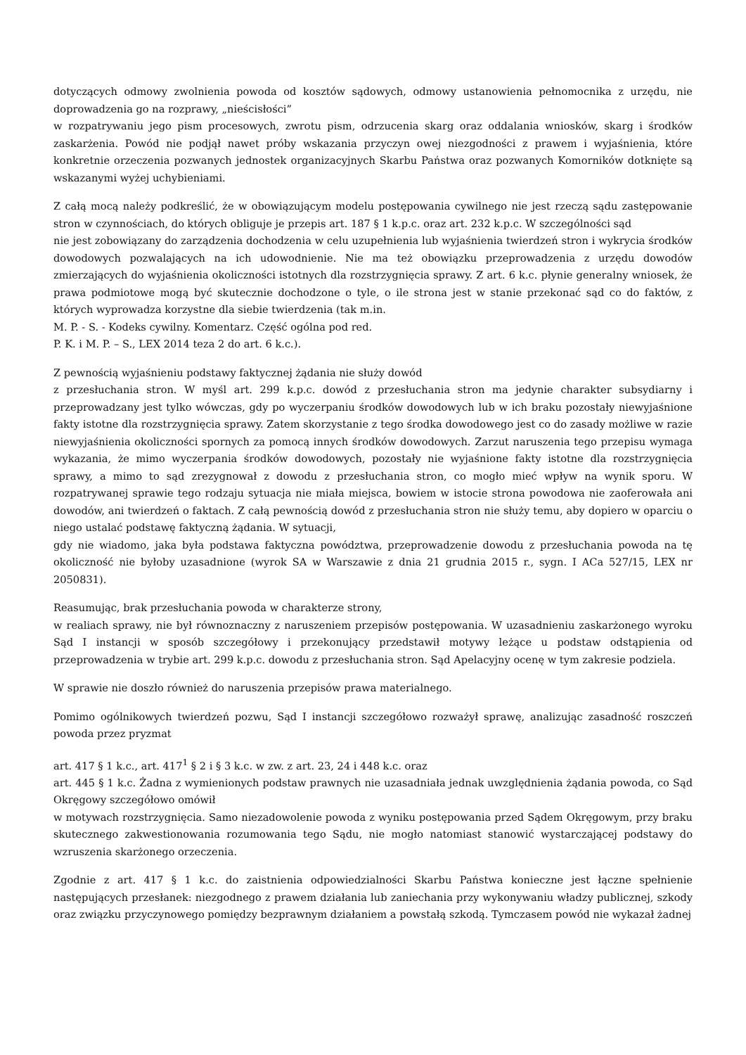dotyczących odmowy zwolnienia powoda od kosztów sądowych, odmowy ustanowienia pełnomocnika z urzędu, nie doprowadzenia go na rozprawy, „nieścisłości”
w rozpatrywaniu jego pism procesowych, zwrotu pism, odrzucenia skarg oraz oddalania wniosków, skarg i środków zaskarżenia. Powód nie podjął nawet próby wskazania przyczyn owej niezgodności z prawem i wyjaśnienia, które konkretnie orzeczenia pozwanych jednostek organizacyjnych Skarbu Państwa oraz pozwanych Komorników dotknięte są wskazanymi wyżej uchybieniami.
Z całą mocą należy podkreślić, że w obowiązującym modelu postępowania cywilnego nie jest rzeczą sądu zastępowanie stron w czynnościach, do których obliguje je przepis art. 187 § 1 k.p.c. oraz art. 232 k.p.c. W szczególności sąd
nie jest zobowiązany do zarządzenia dochodzenia w celu uzupełnienia lub wyjaśnienia twierdzeń stron i wykrycia środków dowodowych pozwalających na ich udowodnienie. Nie ma też obowiązku przeprowadzenia z urzędu dowodów zmierzających do wyjaśnienia okoliczności istotnych dla rozstrzygnięcia sprawy. Z art. 6 k.c. płynie generalny wniosek, że prawa podmiotowe mogą być skutecznie dochodzone o tyle, o ile strona jest w stanie przekonać sąd co do faktów, z których wyprowadza korzystne dla siebie twierdzenia (tak m.in.
M. P. - S. - Kodeks cywilny. Komentarz. Część ogólna pod red.
P. K. i M. P. – S., LEX 2014 teza 2 do art. 6 k.c.).
Z pewnością wyjaśnieniu podstawy faktycznej żądania nie służy dowód
z przesłuchania stron. W myśl art. 299 k.p.c. dowód z przesłuchania stron ma jedynie charakter subsydiarny i przeprowadzany jest tylko wówczas, gdy po wyczerpaniu środków dowodowych lub w ich braku pozostały niewyjaśnione fakty istotne dla rozstrzygnięcia sprawy. Zatem skorzystanie z tego środka dowodowego jest co do zasady możliwe w razie niewyjaśnienia okoliczności spornych za pomocą innych środków dowodowych. Zarzut naruszenia tego przepisu wymaga wykazania, że mimo wyczerpania środków dowodowych, pozostały nie wyjaśnione fakty istotne dla rozstrzygnięcia sprawy, a mimo to sąd zrezygnował z dowodu z przesłuchania stron, co mogło mieć wpływ na wynik sporu. W rozpatrywanej sprawie tego rodzaju sytuacja nie miała miejsca, bowiem w istocie strona powodowa nie zaoferowała ani dowodów, ani twierdzeń o faktach. Z całą pewnością dowód z przesłuchania stron nie służy temu, aby dopiero w oparciu o niego ustalać podstawę faktyczną żądania. W sytuacji,
gdy nie wiadomo, jaka była podstawa faktyczna powództwa, przeprowadzenie dowodu z przesłuchania powoda na tę okoliczność nie byłoby uzasadnione (wyrok SA w Warszawie z dnia 21 grudnia 2015 r., sygn. I ACa 527/15, LEX nr 2050831).
Reasumując, brak przesłuchania powoda w charakterze strony,
w realiach sprawy, nie był równoznaczny z naruszeniem przepisów postępowania. W uzasadnieniu zaskarżonego wyroku Sąd I instancji w sposób szczegółowy i przekonujący przedstawił motywy leżące u podstaw odstąpienia od przeprowadzenia w trybie art. 299 k.p.c. dowodu z przesłuchania stron. Sąd Apelacyjny ocenę w tym zakresie podziela.
W sprawie nie doszło również do naruszenia przepisów prawa materialnego.
Pomimo ogólnikowych twierdzeń pozwu, Sąd I instancji szczegółowo rozważył sprawę, analizując zasadność roszczeń powoda przez pryzmat
art. 417 § 1 k.c., art. 417<sup>1</sup> § 2 i § 3 k.c. w zw. z art. 23, 24 i 448 k.c. oraz
art. 445 § 1 k.c. Żadna z wymienionych podstaw prawnych nie uzasadniała jednak uwzględnienia żądania powoda, co Sąd Okręgowy szczegółowo omówił
w motywach rozstrzygnięcia. Samo niezadowolenie powoda z wyniku postępowania przed Sądem Okręgowym, przy braku skutecznego zakwestionowania rozumowania tego Sądu, nie mogło natomiast stanowić wystarczającej podstawy do wzruszenia skarżonego orzeczenia.
Zgodnie z art. 417 § 1 k.c. do zaistnienia odpowiedzialności Skarbu Państwa konieczne jest łączne spełnienie następujących przesłanek: niezgodnego z prawem działania lub zaniechania przy wykonywaniu władzy publicznej, szkody oraz związku przyczynowego pomiędzy bezprawnym działaniem a powstałą szkodą. Tymczasem powód nie wykazał żadnej